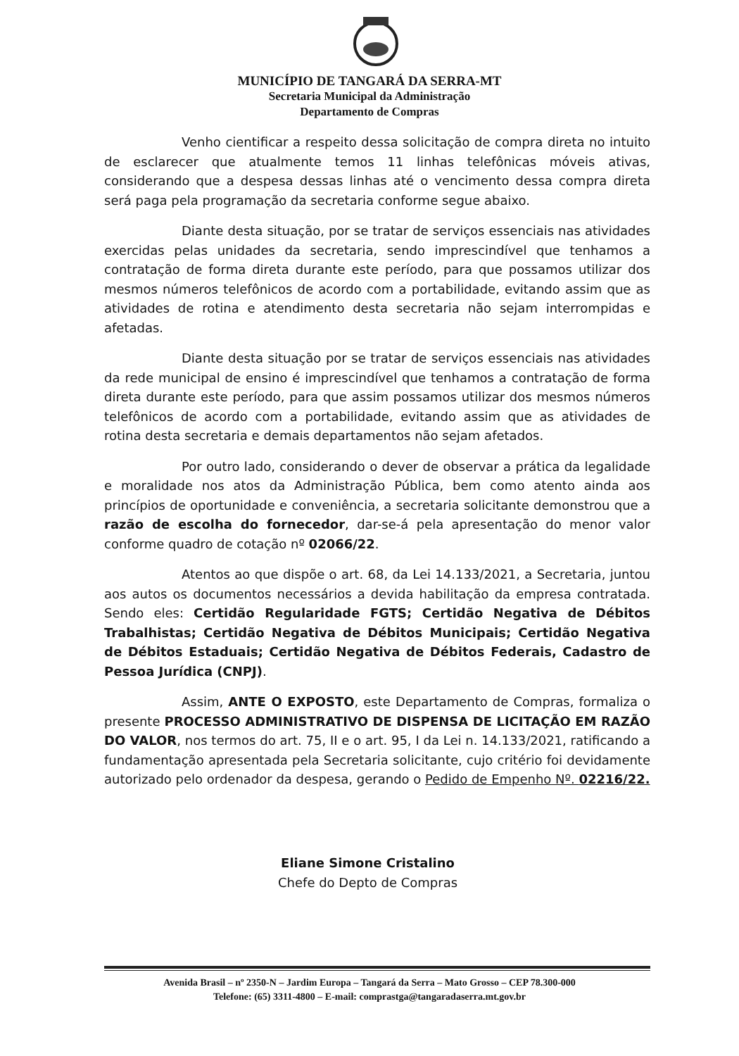MUNICÍPIO DE TANGARÁ DA SERRA-MT
Secretaria Municipal da Administração
Departamento de Compras
Venho cientificar a respeito dessa solicitação de compra direta no intuito de esclarecer que atualmente temos 11 linhas telefônicas móveis ativas, considerando que a despesa dessas linhas até o vencimento dessa compra direta será paga pela programação da secretaria conforme segue abaixo.
Diante desta situação, por se tratar de serviços essenciais nas atividades exercidas pelas unidades da secretaria, sendo imprescindível que tenhamos a contratação de forma direta durante este período, para que possamos utilizar dos mesmos números telefônicos de acordo com a portabilidade, evitando assim que as atividades de rotina e atendimento desta secretaria não sejam interrompidas e afetadas.
Diante desta situação por se tratar de serviços essenciais nas atividades da rede municipal de ensino é imprescindível que tenhamos a contratação de forma direta durante este período, para que assim possamos utilizar dos mesmos números telefônicos de acordo com a portabilidade, evitando assim que as atividades de rotina desta secretaria e demais departamentos não sejam afetados.
Por outro lado, considerando o dever de observar a prática da legalidade e moralidade nos atos da Administração Pública, bem como atento ainda aos princípios de oportunidade e conveniência, a secretaria solicitante demonstrou que a razão de escolha do fornecedor, dar-se-á pela apresentação do menor valor conforme quadro de cotação nº 02066/22.
Atentos ao que dispõe o art. 68, da Lei 14.133/2021, a Secretaria, juntou aos autos os documentos necessários a devida habilitação da empresa contratada. Sendo eles: Certidão Regularidade FGTS; Certidão Negativa de Débitos Trabalhistas; Certidão Negativa de Débitos Municipais; Certidão Negativa de Débitos Estaduais; Certidão Negativa de Débitos Federais, Cadastro de Pessoa Jurídica (CNPJ).
Assim, ANTE O EXPOSTO, este Departamento de Compras, formaliza o presente PROCESSO ADMINISTRATIVO DE DISPENSA DE LICITAÇÃO EM RAZÃO DO VALOR, nos termos do art. 75, II e o art. 95, I da Lei n. 14.133/2021, ratificando a fundamentação apresentada pela Secretaria solicitante, cujo critério foi devidamente autorizado pelo ordenador da despesa, gerando o Pedido de Empenho Nº. 02216/22.
Eliane Simone Cristalino
Chefe do Depto de Compras
Avenida Brasil – nº 2350-N – Jardim Europa – Tangará da Serra – Mato Grosso – CEP 78.300-000
Telefone: (65) 3311-4800 – E-mail: comprastga@tangaradaserra.mt.gov.br